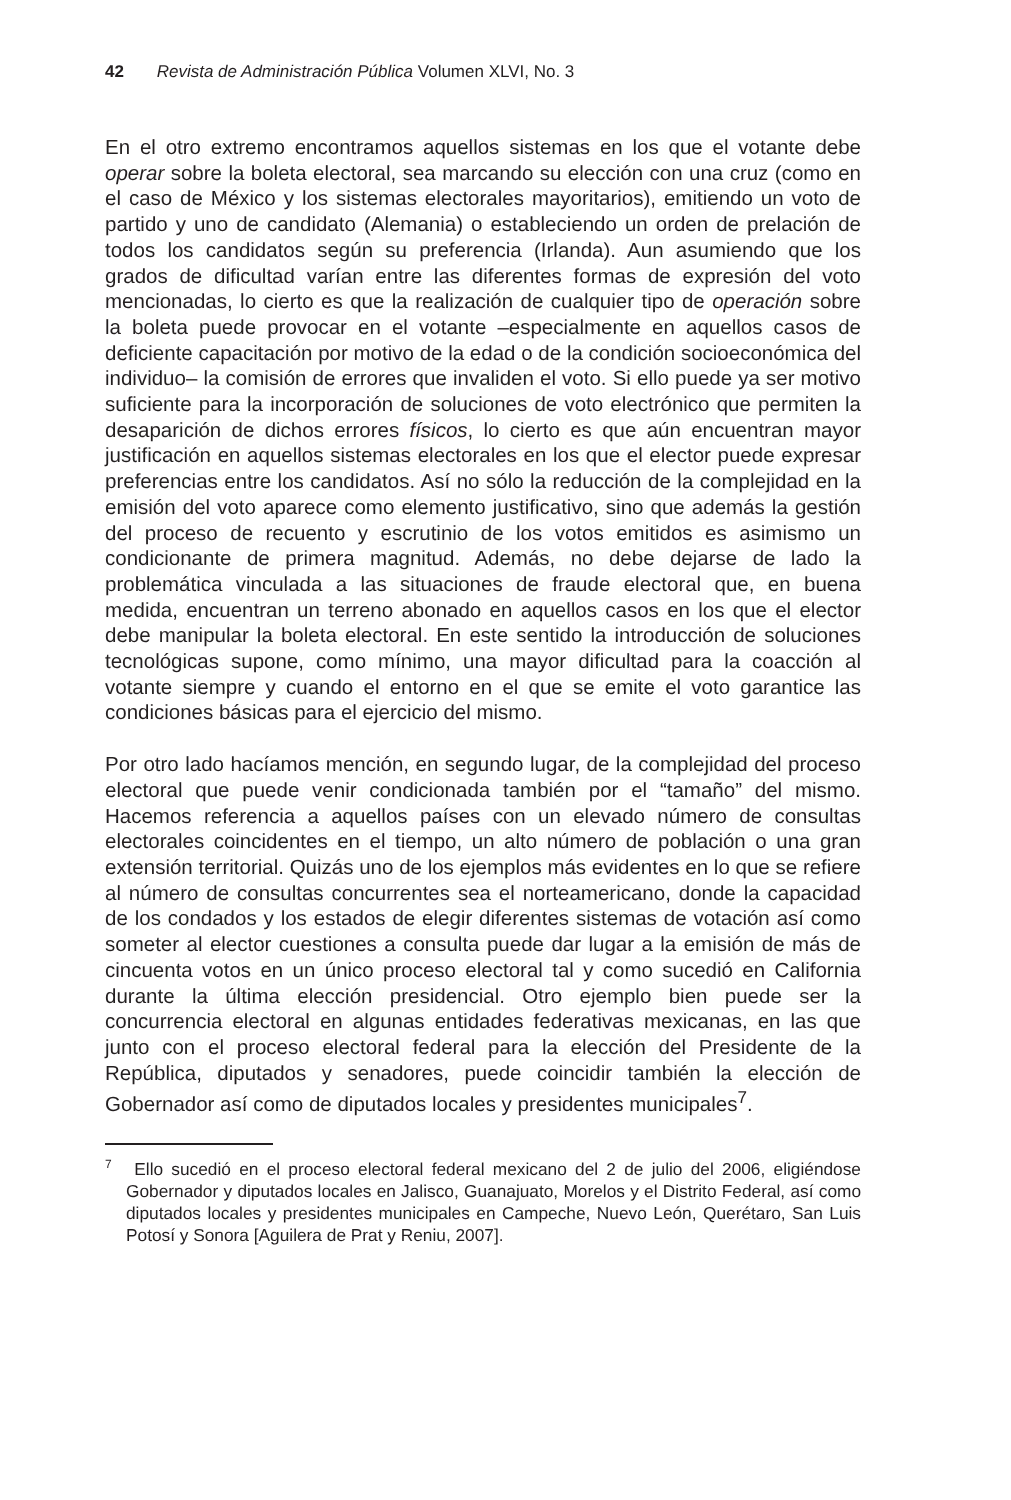42 Revista de Administración Pública Volumen XLVI, No. 3
En el otro extremo encontramos aquellos sistemas en los que el votante debe operar sobre la boleta electoral, sea marcando su elección con una cruz (como en el caso de México y los sistemas electorales mayoritarios), emitiendo un voto de partido y uno de candidato (Alemania) o estableciendo un orden de prelación de todos los candidatos según su preferencia (Irlanda). Aun asumiendo que los grados de dificultad varían entre las diferentes formas de expresión del voto mencionadas, lo cierto es que la realización de cualquier tipo de operación sobre la boleta puede provocar en el votante –especialmente en aquellos casos de deficiente capacitación por motivo de la edad o de la condición socioeconómica del individuo– la comisión de errores que invaliden el voto. Si ello puede ya ser motivo suficiente para la incorporación de soluciones de voto electrónico que permiten la desaparición de dichos errores físicos, lo cierto es que aún encuentran mayor justificación en aquellos sistemas electorales en los que el elector puede expresar preferencias entre los candidatos. Así no sólo la reducción de la complejidad en la emisión del voto aparece como elemento justificativo, sino que además la gestión del proceso de recuento y escrutinio de los votos emitidos es asimismo un condicionante de primera magnitud. Además, no debe dejarse de lado la problemática vinculada a las situaciones de fraude electoral que, en buena medida, encuentran un terreno abonado en aquellos casos en los que el elector debe manipular la boleta electoral. En este sentido la introducción de soluciones tecnológicas supone, como mínimo, una mayor dificultad para la coacción al votante siempre y cuando el entorno en el que se emite el voto garantice las condiciones básicas para el ejercicio del mismo.
Por otro lado hacíamos mención, en segundo lugar, de la complejidad del proceso electoral que puede venir condicionada también por el “tamaño” del mismo. Hacemos referencia a aquellos países con un elevado número de consultas electorales coincidentes en el tiempo, un alto número de población o una gran extensión territorial. Quizás uno de los ejemplos más evidentes en lo que se refiere al número de consultas concurrentes sea el norteamericano, donde la capacidad de los condados y los estados de elegir diferentes sistemas de votación así como someter al elector cuestiones a consulta puede dar lugar a la emisión de más de cincuenta votos en un único proceso electoral tal y como sucedió en California durante la última elección presidencial. Otro ejemplo bien puede ser la concurrencia electoral en algunas entidades federativas mexicanas, en las que junto con el proceso electoral federal para la elección del Presidente de la República, diputados y senadores, puede coincidir también la elección de Gobernador así como de diputados locales y presidentes municipales<sup>7</sup>.
<sup>7</sup> Ello sucedió en el proceso electoral federal mexicano del 2 de julio del 2006, eligiéndose Gobernador y diputados locales en Jalisco, Guanajuato, Morelos y el Distrito Federal, así como diputados locales y presidentes municipales en Campeche, Nuevo León, Querétaro, San Luis Potosí y Sonora [Aguilera de Prat y Reniu, 2007].